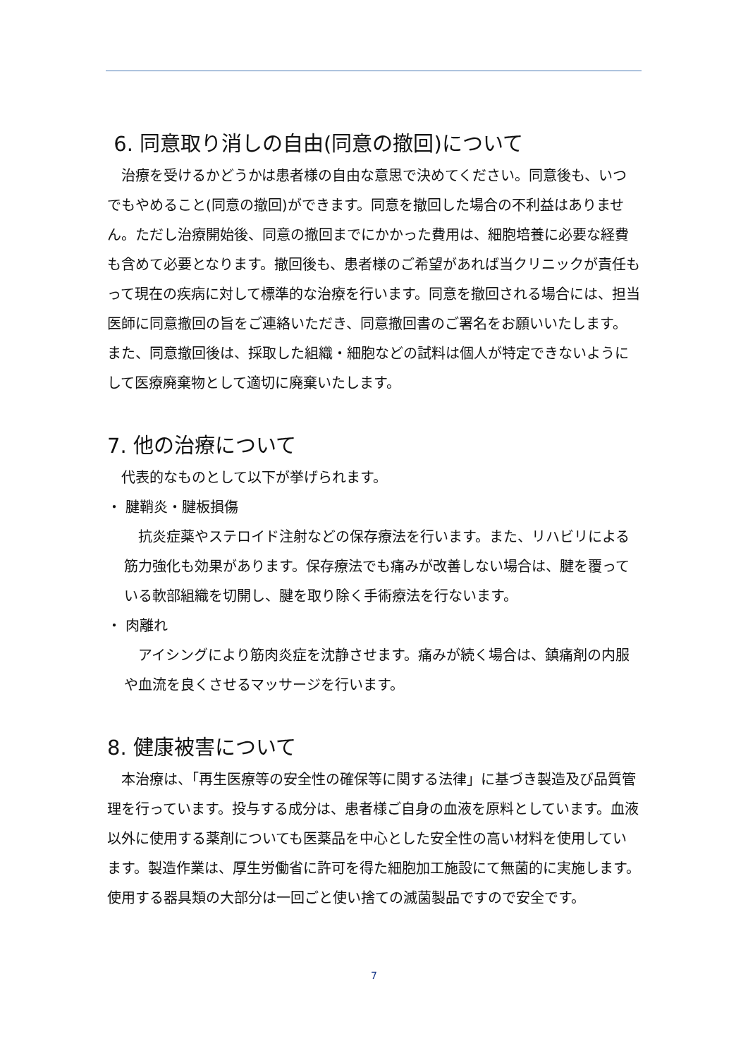6. 同意取り消しの自由(同意の撤回)について
　治療を受けるかどうかは患者様の自由な意思で決めてください。同意後も、いつでもやめること(同意の撤回)ができます。同意を撤回した場合の不利益はありません。ただし治療開始後、同意の撤回までにかかった費用は、細胞培養に必要な経費も含めて必要となります。撤回後も、患者様のご希望があれば当クリニックが責任もって現在の疾病に対して標準的な治療を行います。同意を撤回される場合には、担当医師に同意撤回の旨をご連絡いただき、同意撤回書のご署名をお願いいたします。また、同意撤回後は、採取した組織・細胞などの試料は個人が特定できないようにして医療廃棄物として適切に廃棄いたします。
7. 他の治療について
　代表的なものとして以下が挙げられます。
・ 腱鞘炎・腱板損傷
　抗炎症薬やステロイド注射などの保存療法を行います。また、リハビリによる筋力強化も効果があります。保存療法でも痛みが改善しない場合は、腱を覆っている軟部組織を切開し、腱を取り除く手術療法を行ないます。
・ 肉離れ
　アイシングにより筋肉炎症を沈静させます。痛みが続く場合は、鎮痛剤の内服や血流を良くさせるマッサージを行います。
8. 健康被害について
　本治療は、「再生医療等の安全性の確保等に関する法律」に基づき製造及び品質管理を行っています。投与する成分は、患者様ご自身の血液を原料としています。血液以外に使用する薬剤についても医薬品を中心とした安全性の高い材料を使用しています。製造作業は、厚生労働省に許可を得た細胞加工施設にて無菌的に実施します。使用する器具類の大部分は一回ごと使い捨ての滅菌製品ですので安全です。
7